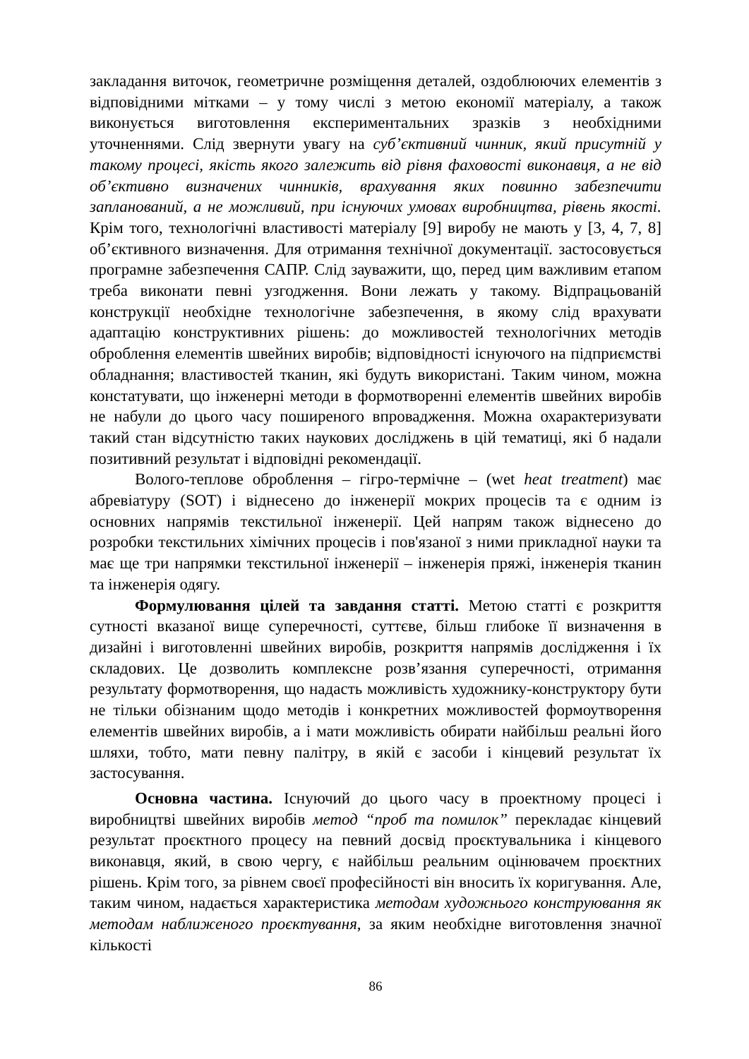закладання виточок, геометричне розміщення деталей, оздоблюючих елементів з відповідними мітками – у тому числі з метою економії матеріалу, а також виконується виготовлення експериментальних зразків з необхідними уточненнями. Слід звернути увагу на суб’єктивний чинник, який присутній у такому процесі, якість якого залежить від рівня фаховості виконавця, а не від об’єктивно визначених чинників, врахування яких повинно забезпечити запланований, а не можливий, при існуючих умовах виробництва, рівень якості. Крім того, технологічні властивості матеріалу [9] виробу не мають у [3, 4, 7, 8] об’єктивного визначення. Для отримання технічної документації. застосовується програмне забезпечення САПР. Слід зауважити, що, перед цим важливим етапом треба виконати певні узгодження. Вони лежать у такому. Відпрацьованій конструкції необхідне технологічне забезпечення, в якому слід врахувати адаптацію конструктивних рішень: до можливостей технологічних методів оброблення елементів швейних виробів; відповідності існуючого на підприємстві обладнання; властивостей тканин, які будуть використані. Таким чином, можна констатувати, що інженерні методи в формотворенні елементів швейних виробів не набули до цього часу поширеного впровадження. Можна охарактеризувати такий стан відсутністю таких наукових досліджень в цій тематиці, які б надали позитивний результат і відповідні рекомендації.
Волого-теплове оброблення – гігро-термічне – (wet heat treatment) має абревіатуру (SOT) і віднесено до інженерії мокрих процесів та є одним із основних напрямів текстильної інженерії. Цей напрям також віднесено до розробки текстильних хімічних процесів і пов'язаної з ними прикладної науки та має ще три напрямки текстильної інженерії – інженерія пряжі, інженерія тканин та інженерія одягу.
Формулювання цілей та завдання статті. Метою статті є розкриття сутності вказаної вище суперечності, суттєве, більш глибоке її визначення в дизайні і виготовленні швейних виробів, розкриття напрямів дослідження і їх складових. Це дозволить комплексне розв’язання суперечності, отримання результату формотворення, що надасть можливість художнику-конструктору бути не тільки обізнаним щодо методів і конкретних можливостей формоутворення елементів швейних виробів, а і мати можливість обирати найбільш реальні його шляхи, тобто, мати певну палітру, в якій є засоби і кінцевий результат їх застосування.
Основна частина. Існуючий до цього часу в проектному процесі і виробництві швейних виробів метод “проб та помилок” перекладає кінцевий результат проєктного процесу на певний досвід проєктувальника і кінцевого виконавця, який, в свою чергу, є найбільш реальним оцінювачем проєктних рішень. Крім того, за рівнем своєї професійності він вносить їх коригування. Але, таким чином, надається характеристика методам художнього конструювання як методам наближеного проєктування, за яким необхідне виготовлення значної кількості
86